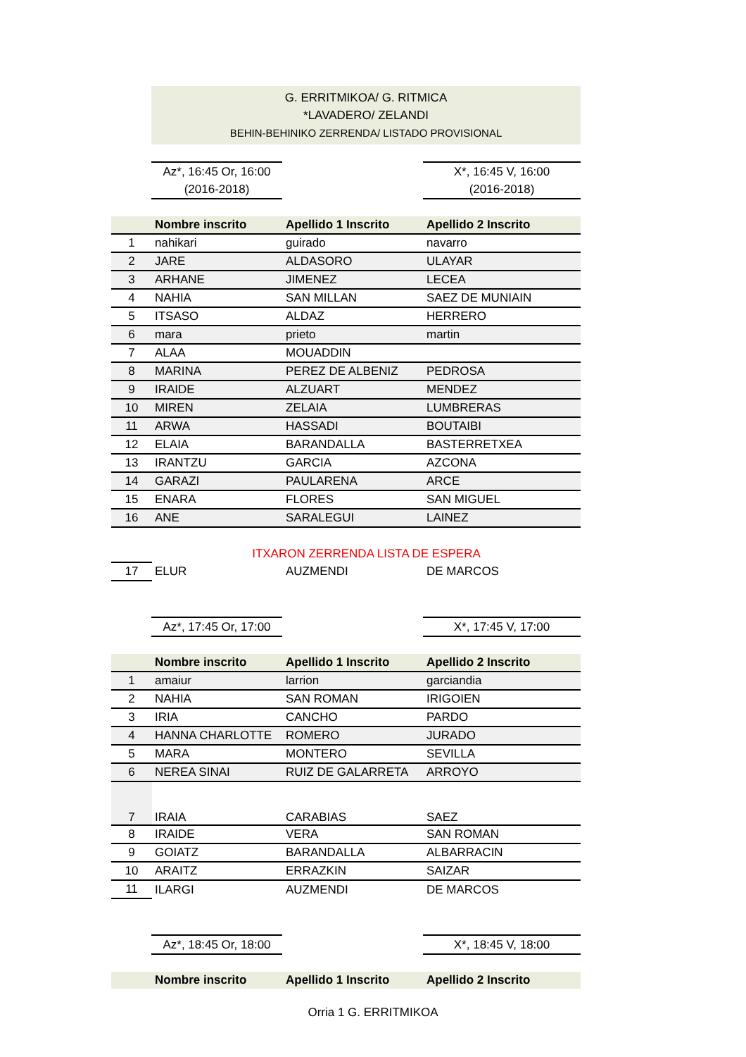G. ERRITMIKOA/ G. RITMICA
*LAVADERO/ ZELANDI
BEHIN-BEHINIKO ZERRENDA/ LISTADO PROVISIONAL
Az*, 16:45 Or, 16:00
(2016-2018)
X*, 16:45 V, 16:00
(2016-2018)
| | Nombre inscrito | Apellido 1 Inscrito | Apellido 2 Inscrito |
| --- | --- | --- | --- |
| 1 | nahikari | guirado | navarro |
| 2 | JARE | ALDASORO | ULAYAR |
| 3 | ARHANE | JIMENEZ | LECEA |
| 4 | NAHIA | SAN MILLAN | SAEZ DE MUNIAIN |
| 5 | ITSASO | ALDAZ | HERRERO |
| 6 | mara | prieto | martin |
| 7 | ALAA | MOUADDIN | |
| 8 | MARINA | PEREZ DE ALBENIZ | PEDROSA |
| 9 | IRAIDE | ALZUART | MENDEZ |
| 10 | MIREN | ZELAIA | LUMBRERAS |
| 11 | ARWA | HASSADI | BOUTAIBI |
| 12 | ELAIA | BARANDALLA | BASTERRETXEA |
| 13 | IRANTZU | GARCIA | AZCONA |
| 14 | GARAZI | PAULARENA | ARCE |
| 15 | ENARA | FLORES | SAN MIGUEL |
| 16 | ANE | SARALEGUI | LAINEZ |
| | ITXARON ZERRENDA LISTA DE ESPERA | | |
| 17 | ELUR | AUZMENDI | DE MARCOS |
Az*, 17:45 Or, 17:00
X*, 17:45 V, 17:00
| | Nombre inscrito | Apellido 1 Inscrito | Apellido 2 Inscrito |
| --- | --- | --- | --- |
| 1 | amaiur | larrion | garciandia |
| 2 | NAHIA | SAN ROMAN | IRIGOIEN |
| 3 | IRIA | CANCHO | PARDO |
| 4 | HANNA CHARLOTTE | ROMERO | JURADO |
| 5 | MARA | MONTERO | SEVILLA |
| 6 | NEREA SINAI | RUIZ DE GALARRETA | ARROYO |
| 7 | IRAIA | CARABIAS | SAEZ |
| 8 | IRAIDE | VERA | SAN ROMAN |
| 9 | GOIATZ | BARANDALLA | ALBARRACIN |
| 10 | ARAITZ | ERRAZKIN | SAIZAR |
| 11 | ILARGI | AUZMENDI | DE MARCOS |
Az*, 18:45 Or, 18:00
X*, 18:45 V, 18:00
| | Nombre inscrito | Apellido 1 Inscrito | Apellido 2 Inscrito |
| --- | --- | --- | --- |
Orria 1 G. ERRITMIKOA